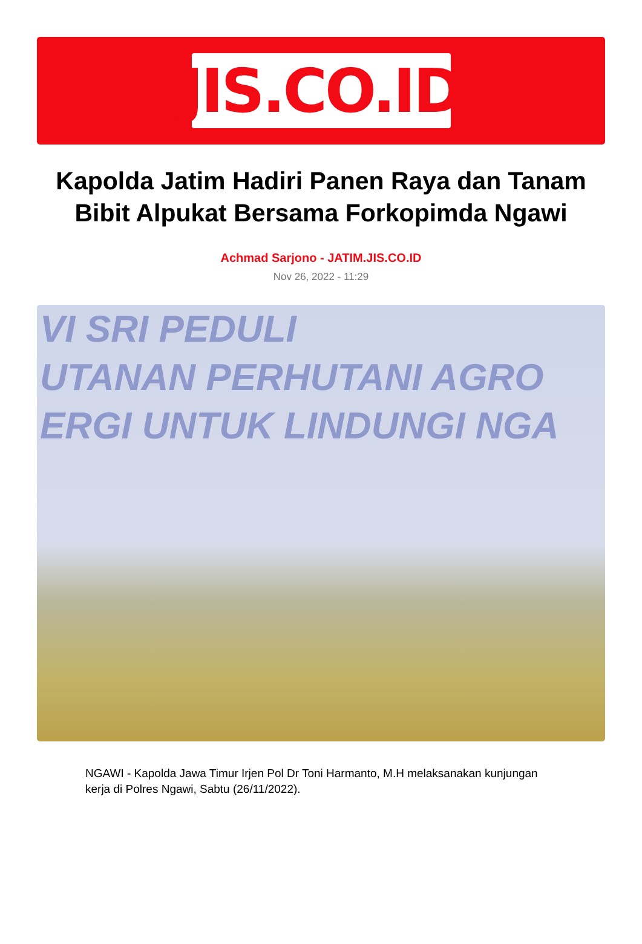JIS.CO.ID
Kapolda Jatim Hadiri Panen Raya dan Tanam Bibit Alpukat Bersama Forkopimda Ngawi
Achmad Sarjono - JATIM.JIS.CO.ID
Nov 26, 2022 - 11:29
VI SRI PEDULI
UTANAN PERHUTANI AGRO
ERGI UNTUK LINDUNGI NGA
NGAWI - Kapolda Jawa Timur Irjen Pol Dr Toni Harmanto, M.H melaksanakan kunjungan kerja di Polres Ngawi, Sabtu (26/11/2022).